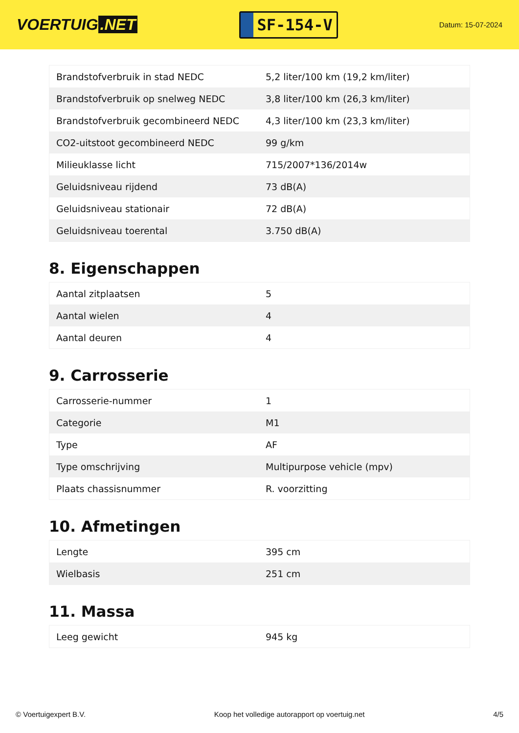VOERTUIG.NET
SF-154-V
Datum: 15-07-2024
| Brandstofverbruik in stad NEDC | 5,2 liter/100 km (19,2 km/liter) |
| Brandstofverbruik op snelweg NEDC | 3,8 liter/100 km (26,3 km/liter) |
| Brandstofverbruik gecombineerd NEDC | 4,3 liter/100 km (23,3 km/liter) |
| CO2-uitstoot gecombineerd NEDC | 99 g/km |
| Milieuklasse licht | 715/2007*136/2014w |
| Geluidsniveau rijdend | 73 dB(A) |
| Geluidsniveau stationair | 72 dB(A) |
| Geluidsniveau toerental | 3.750 dB(A) |
8. Eigenschappen
| Aantal zitplaatsen | 5 |
| Aantal wielen | 4 |
| Aantal deuren | 4 |
9. Carrosserie
| Carrosserie-nummer | 1 |
| Categorie | M1 |
| Type | AF |
| Type omschrijving | Multipurpose vehicle (mpv) |
| Plaats chassisnummer | R. voorzitting |
10. Afmetingen
| Lengte | 395 cm |
| Wielbasis | 251 cm |
11. Massa
| Leeg gewicht | 945 kg |
© Voertuigexpert B.V. Koop het volledige autorapport op voertuig.net 4/5